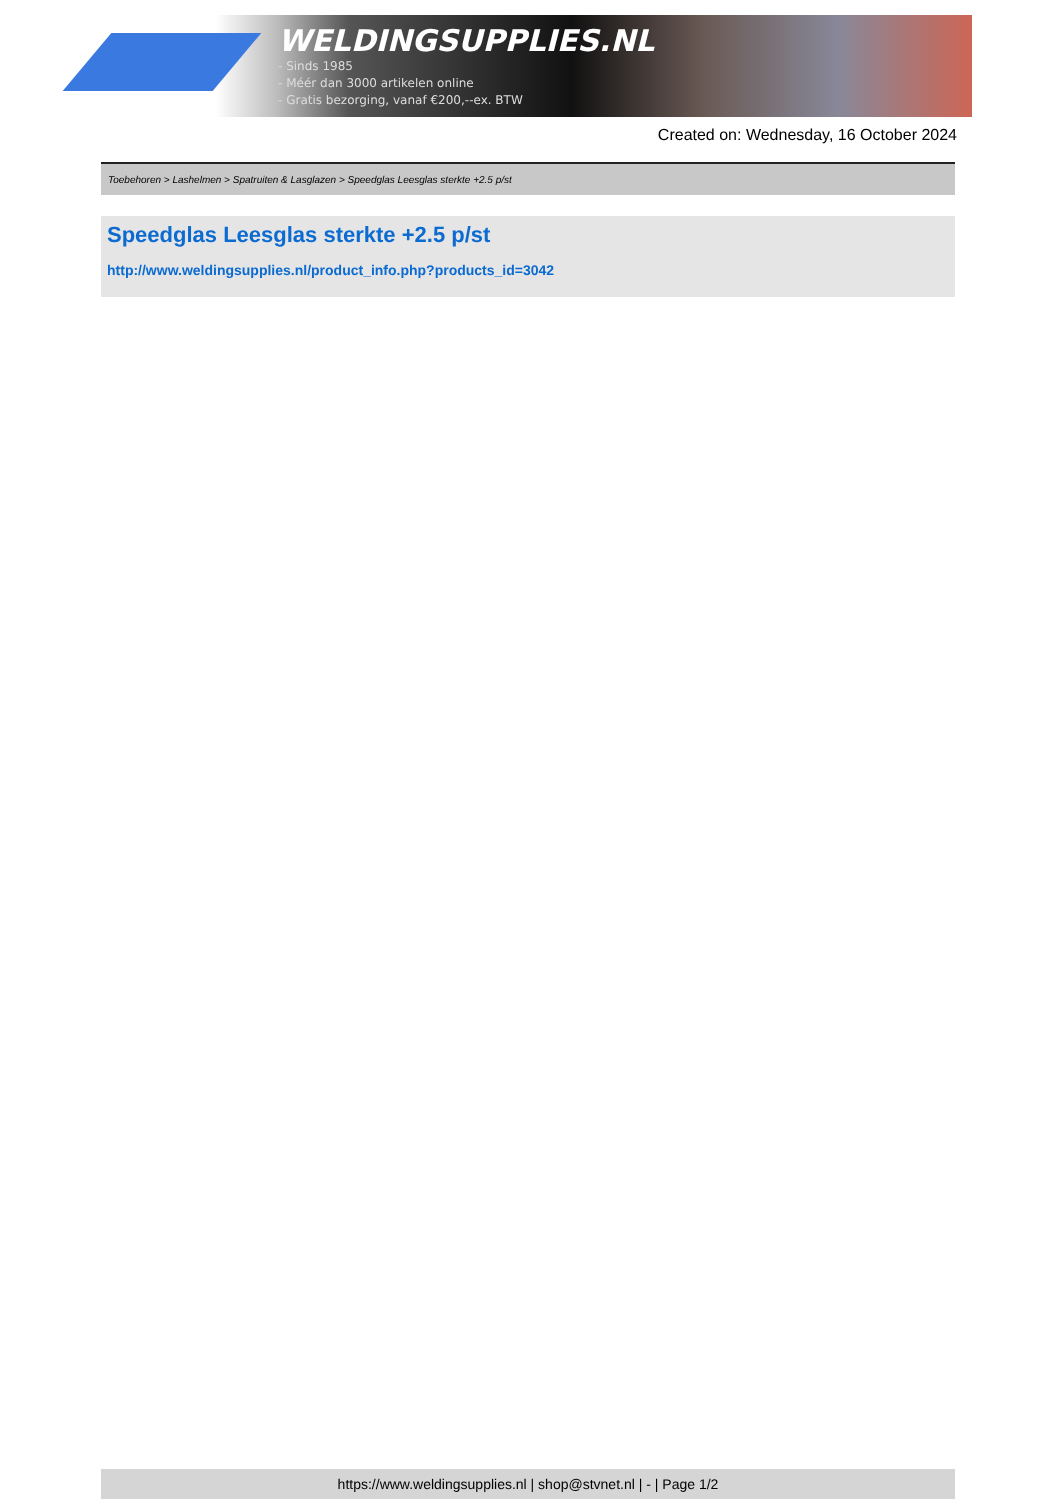WELDINGSUPPLIES.NL
- Sinds 1985
- Méér dan 3000 artikelen online
- Gratis bezorging, vanaf €200,--ex. BTW
Created on: Wednesday, 16 October 2024
Toebehoren > Lashelmen > Spatruiten & Lasglazen > Speedglas Leesglas sterkte +2.5 p/st
Speedglas Leesglas sterkte +2.5 p/st
http://www.weldingsupplies.nl/product_info.php?products_id=3042
https://www.weldingsupplies.nl | shop@stvnet.nl | - | Page 1/2